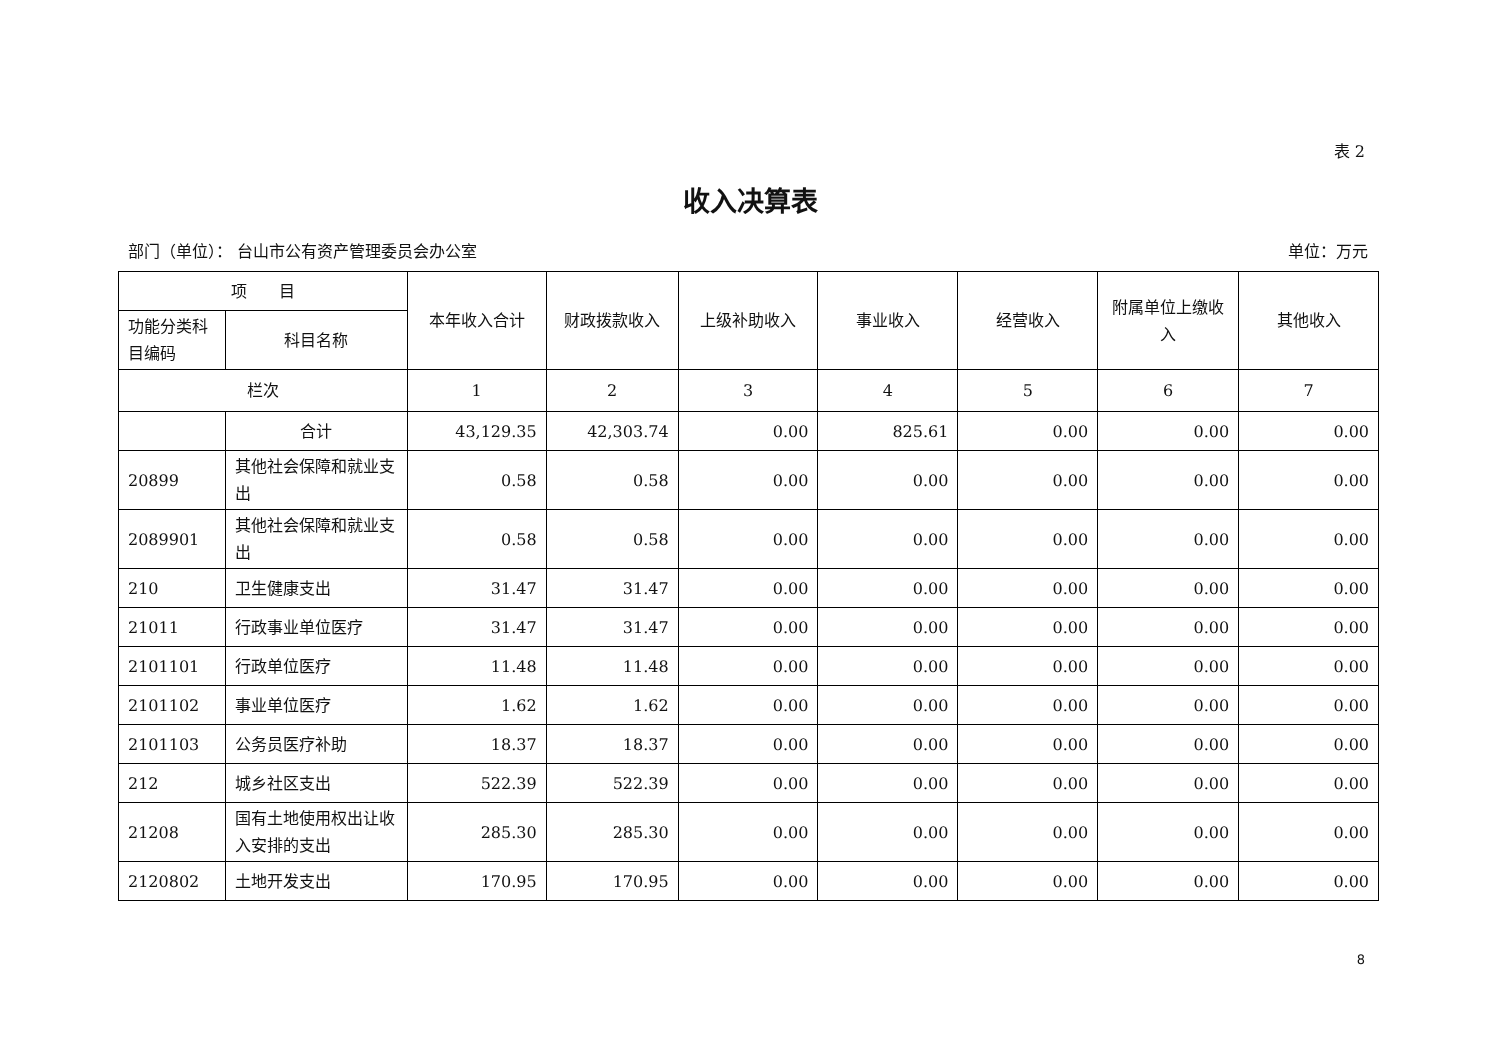表 2
收入决算表
部门（单位）： 台山市公有资产管理委员会办公室 单位：万元
| 项 目 | | 本年收入合计 | 财政拨款收入 | 上级补助收入 | 事业收入 | 经营收入 | 附属单位上缴收入 | 其他收入 |
| --- | --- | --- | --- | --- | --- | --- | --- | --- |
| 功能分类科目编码 | 科目名称 | | | | | | | |
| 栏次 | | 1 | 2 | 3 | 4 | 5 | 6 | 7 |
| | 合计 | 43,129.35 | 42,303.74 | 0.00 | 825.61 | 0.00 | 0.00 | 0.00 |
| 20899 | 其他社会保障和就业支出 | 0.58 | 0.58 | 0.00 | 0.00 | 0.00 | 0.00 | 0.00 |
| 2089901 | 其他社会保障和就业支出 | 0.58 | 0.58 | 0.00 | 0.00 | 0.00 | 0.00 | 0.00 |
| 210 | 卫生健康支出 | 31.47 | 31.47 | 0.00 | 0.00 | 0.00 | 0.00 | 0.00 |
| 21011 | 行政事业单位医疗 | 31.47 | 31.47 | 0.00 | 0.00 | 0.00 | 0.00 | 0.00 |
| 2101101 | 行政单位医疗 | 11.48 | 11.48 | 0.00 | 0.00 | 0.00 | 0.00 | 0.00 |
| 2101102 | 事业单位医疗 | 1.62 | 1.62 | 0.00 | 0.00 | 0.00 | 0.00 | 0.00 |
| 2101103 | 公务员医疗补助 | 18.37 | 18.37 | 0.00 | 0.00 | 0.00 | 0.00 | 0.00 |
| 212 | 城乡社区支出 | 522.39 | 522.39 | 0.00 | 0.00 | 0.00 | 0.00 | 0.00 |
| 21208 | 国有土地使用权出让收入安排的支出 | 285.30 | 285.30 | 0.00 | 0.00 | 0.00 | 0.00 | 0.00 |
| 2120802 | 土地开发支出 | 170.95 | 170.95 | 0.00 | 0.00 | 0.00 | 0.00 | 0.00 |
8